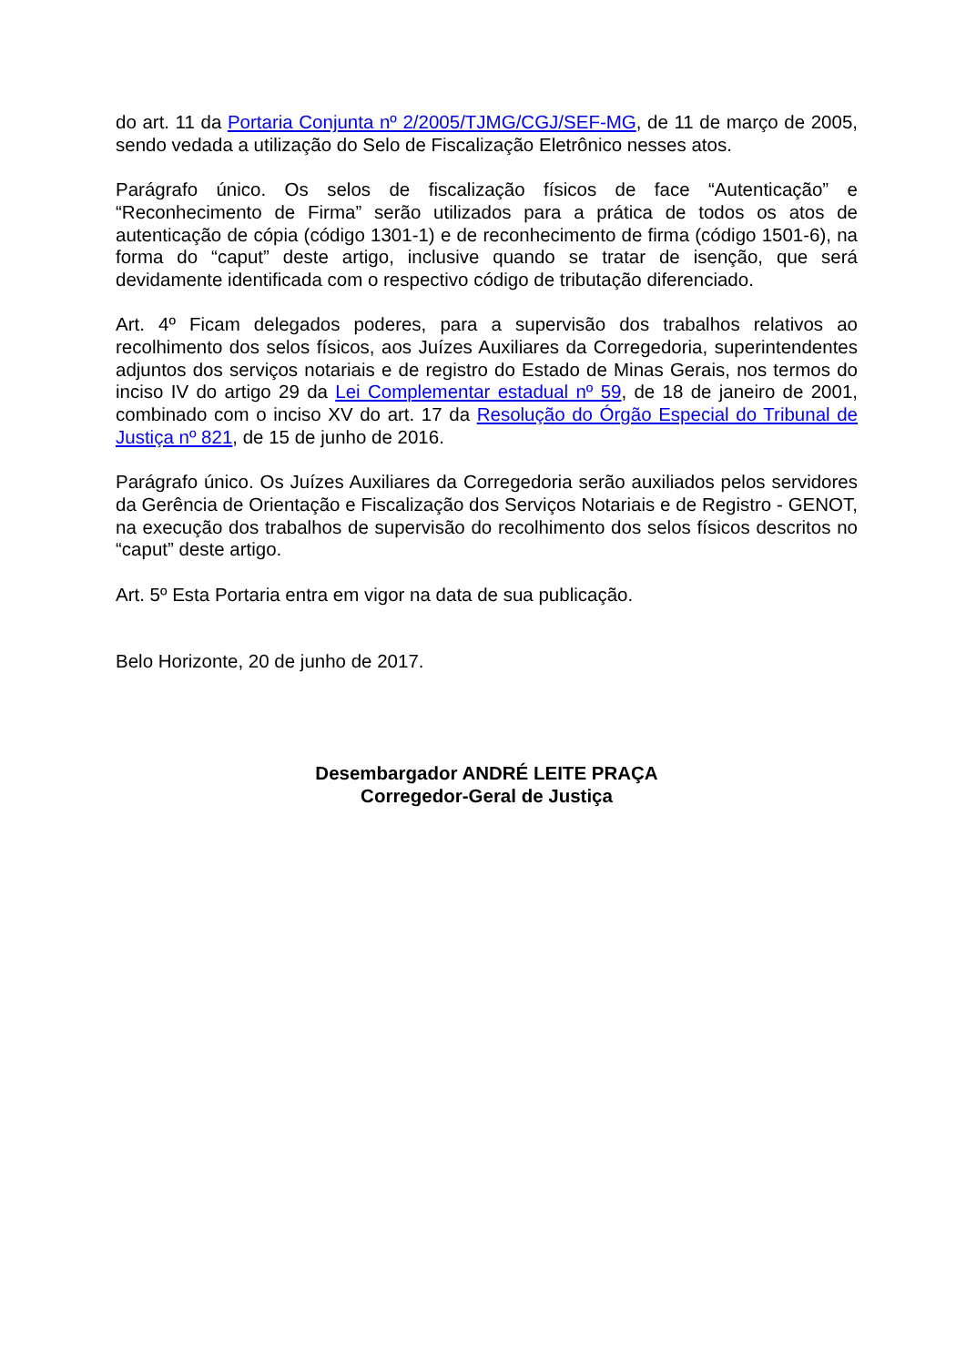do art. 11 da Portaria Conjunta nº 2/2005/TJMG/CGJ/SEF-MG, de 11 de março de 2005, sendo vedada a utilização do Selo de Fiscalização Eletrônico nesses atos.
Parágrafo único. Os selos de fiscalização físicos de face “Autenticação” e “Reconhecimento de Firma” serão utilizados para a prática de todos os atos de autenticação de cópia (código 1301-1) e de reconhecimento de firma (código 1501-6), na forma do “caput” deste artigo, inclusive quando se tratar de isenção, que será devidamente identificada com o respectivo código de tributação diferenciado.
Art. 4º Ficam delegados poderes, para a supervisão dos trabalhos relativos ao recolhimento dos selos físicos, aos Juízes Auxiliares da Corregedoria, superintendentes adjuntos dos serviços notariais e de registro do Estado de Minas Gerais, nos termos do inciso IV do artigo 29 da Lei Complementar estadual nº 59, de 18 de janeiro de 2001, combinado com o inciso XV do art. 17 da Resolução do Órgão Especial do Tribunal de Justiça nº 821, de 15 de junho de 2016.
Parágrafo único. Os Juízes Auxiliares da Corregedoria serão auxiliados pelos servidores da Gerência de Orientação e Fiscalização dos Serviços Notariais e de Registro - GENOT, na execução dos trabalhos de supervisão do recolhimento dos selos físicos descritos no “caput” deste artigo.
Art. 5º Esta Portaria entra em vigor na data de sua publicação.
Belo Horizonte, 20 de junho de 2017.
Desembargador ANDRÉ LEITE PRAÇA
Corregedor-Geral de Justiça